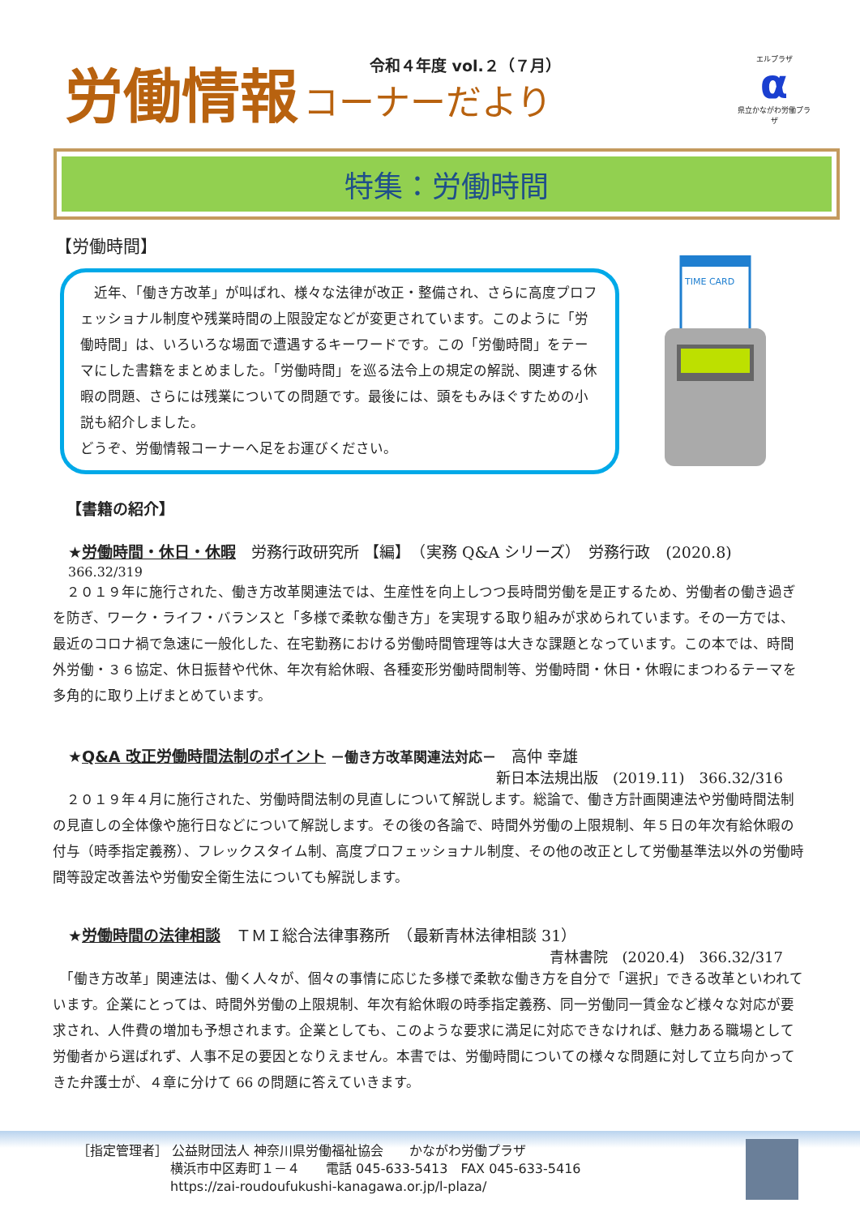労働情報 コーナーだより
令和４年度 vol.２（７月）
エルプラザ
α
県立かながわ労働プラザ
特集：労働時間
【労働時間】
　近年、「働き方改革」が叫ばれ、様々な法律が改正・整備され、さらに高度プロフェッショナル制度や残業時間の上限設定などが変更されています。このように「労働時間」は、いろいろな場面で遭遇するキーワードです。この「労働時間」をテーマにした書籍をまとめました。「労働時間」を巡る法令上の規定の解説、関連する休暇の問題、さらには残業についての問題です。最後には、頭をもみほぐすための小説も紹介しました。
どうぞ、労働情報コーナーへ足をお運びください。
TIME CARD
【書籍の紹介】
★労働時間・休日・休暇　労務行政研究所 【編】　（実務 Q&A シリーズ）　労務行政　(2020.8)
366.32/319
　２０１９年に施行された、働き方改革関連法では、生産性を向上しつつ長時間労働を是正するため、労働者の働き過ぎを防ぎ、ワーク・ライフ・バランスと「多様で柔軟な働き方」を実現する取り組みが求められています。その一方では、最近のコロナ禍で急速に一般化した、在宅勤務における労働時間管理等は大きな課題となっています。この本では、時間外労働・３６協定、休日振替や代休、年次有給休暇、各種変形労働時間制等、労働時間・休日・休暇にまつわるテーマを多角的に取り上げまとめています。
★Q&A 改正労働時間法制のポイント －働き方改革関連法対応－　高仲 幸雄
新日本法規出版　(2019.11)　366.32/316
　２０１９年４月に施行された、労働時間法制の見直しについて解説します。総論で、働き方計画関連法や労働時間法制の見直しの全体像や施行日などについて解説します。その後の各論で、時間外労働の上限規制、年５日の年次有給休暇の付与（時季指定義務）、フレックスタイム制、高度プロフェッショナル制度、その他の改正として労働基準法以外の労働時間等設定改善法や労働安全衛生法についても解説します。
★労働時間の法律相談　ＴＭＩ総合法律事務所　（最新青林法律相談 31）
青林書院　(2020.4)　366.32/317
　「働き方改革」関連法は、働く人々が、個々の事情に応じた多様で柔軟な働き方を自分で「選択」できる改革といわれています。企業にとっては、時間外労働の上限規制、年次有給休暇の時季指定義務、同一労働同一賃金など様々な対応が要求され、人件費の増加も予想されます。企業としても、このような要求に満足に対応できなければ、魅力ある職場として労働者から選ばれず、人事不足の要因となりえません。本書では、労働時間についての様々な問題に対して立ち向かってきた弁護士が、４章に分けて 66 の問題に答えていきます。
［指定管理者］ 公益財団法人 神奈川県労働福祉協会　　かながわ労働プラザ
横浜市中区寿町１－４　　電話 045-633-5413　FAX 045-633-5416
https://zai-roudoufukushi-kanagawa.or.jp/l-plaza/